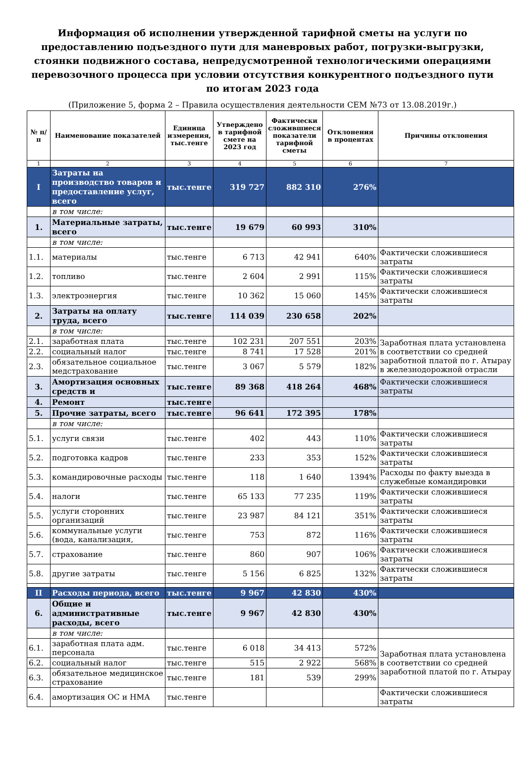Информация об исполнении утвержденной тарифной сметы на услуги по предоставлению подъездного пути для маневровых работ, погрузки-выгрузки, стоянки подвижного состава, непредусмотренной технологическими операциями перевозочного процесса при условии отсутствия конкурентного подъездного пути
по итогам 2023 года
(Приложение 5, форма 2 – Правила осуществления деятельности СЕМ №73 от 13.08.2019г.)
| № п/п | Наименование показателей | Единица измерения, тыс.тенге | Утверждено в тарифной смете на 2023 год | Фактически сложившиеся показатели тарифной сметы | Отклонения в процентах | Причины отклонения |
| --- | --- | --- | --- | --- | --- | --- |
| 1 | 2 | 3 | 4 | 5 | 6 | 7 |
| I | Затраты на производство товаров и предоставление услуг, всего | тыс.тенге | 319 727 | 882 310 | 276% | |
| | в том числе: | | | | | |
| 1. | Материальные затраты, всего | тыс.тенге | 19 679 | 60 993 | 310% | |
| | в том числе: | | | | | |
| 1.1. | материалы | тыс.тенге | 6 713 | 42 941 | 640% | Фактически сложившиеся затраты |
| 1.2. | топливо | тыс.тенге | 2 604 | 2 991 | 115% | Фактически сложившиеся затраты |
| 1.3. | электроэнергия | тыс.тенге | 10 362 | 15 060 | 145% | Фактически сложившиеся затраты |
| 2. | Затраты на оплату труда, всего | тыс.тенге | 114 039 | 230 658 | 202% | |
| | в том числе: | | | | | |
| 2.1. | заработная плата | тыс.тенге | 102 231 | 207 551 | 203% | Заработная плата установлена в соответствии со средней заработной платой по г. Атырау в железнодорожной отрасли |
| 2.2. | социальный налог | тыс.тенге | 8 741 | 17 528 | 201% | |
| 2.3. | обязательное социальное медстрахование | тыс.тенге | 3 067 | 5 579 | 182% | |
| 3. | Амортизация основных средств и | тыс.тенге | 89 368 | 418 264 | 468% | Фактически сложившиеся затраты |
| 4. | Ремонт | тыс.тенге | | | | |
| 5. | Прочие затраты, всего | тыс.тенге | 96 641 | 172 395 | 178% | |
| | в том числе: | | | | | |
| 5.1. | услуги связи | тыс.тенге | 402 | 443 | 110% | Фактически сложившиеся затраты |
| 5.2. | подготовка кадров | тыс.тенге | 233 | 353 | 152% | Фактически сложившиеся затраты |
| 5.3. | командировочные расходы | тыс.тенге | 118 | 1 640 | 1394% | Расходы по факту выезда в служебные командировки |
| 5.4. | налоги | тыс.тенге | 65 133 | 77 235 | 119% | Фактически сложившиеся затраты |
| 5.5. | услуги сторонних организаций | тыс.тенге | 23 987 | 84 121 | 351% | Фактически сложившиеся затраты |
| 5.6. | коммунальные услуги (вода, канализация, | тыс.тенге | 753 | 872 | 116% | Фактически сложившиеся затраты |
| 5.7. | страхование | тыс.тенге | 860 | 907 | 106% | Фактически сложившиеся затраты |
| 5.8. | другие затраты | тыс.тенге | 5 156 | 6 825 | 132% | Фактически сложившиеся затраты |
| II | Расходы периода, всего | тыс.тенге | 9 967 | 42 830 | 430% | |
| 6. | Общие и административные расходы, всего | тыс.тенге | 9 967 | 42 830 | 430% | |
| | в том числе: | | | | | |
| 6.1. | заработная плата адм. персонала | тыс.тенге | 6 018 | 34 413 | 572% | Заработная плата установлена в соответствии со средней заработной платой по г. Атырау |
| 6.2. | социальный налог | тыс.тенге | 515 | 2 922 | 568% | |
| 6.3. | обязательное медицинское страхование | тыс.тенге | 181 | 539 | 299% | |
| 6.4. | амортизация ОС и НМА | тыс.тенге | | | | Фактически сложившиеся затраты |